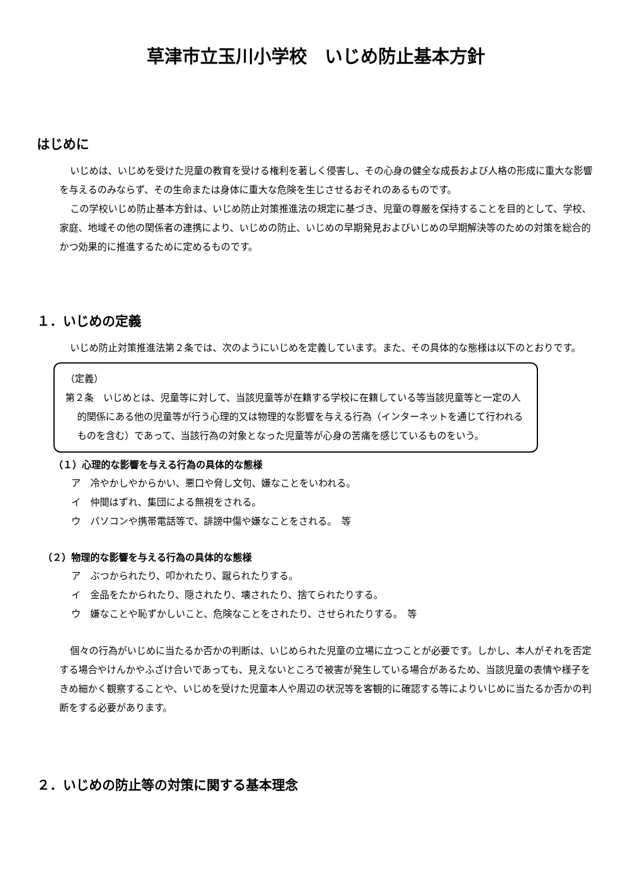草津市立玉川小学校　いじめ防止基本方針
はじめに
いじめは、いじめを受けた児童の教育を受ける権利を著しく侵害し、その心身の健全な成長および人格の形成に重大な影響を与えるのみならず、その生命または身体に重大な危険を生じさせるおそれのあるものです。
この学校いじめ防止基本方針は、いじめ防止対策推進法の規定に基づき、児童の尊厳を保持することを目的として、学校、家庭、地域その他の関係者の連携により、いじめの防止、いじめの早期発見およびいじめの早期解決等のための対策を総合的かつ効果的に推進するために定めるものです。
１．いじめの定義
いじめ防止対策推進法第２条では、次のようにいじめを定義しています。また、その具体的な態様は以下のとおりです。
（定義）
第２条　いじめとは、児童等に対して、当該児童等が在籍する学校に在籍している等当該児童等と一定の人的関係にある他の児童等が行う心理的又は物理的な影響を与える行為（インターネットを通じて行われるものを含む）であって、当該行為の対象となった児童等が心身の苦痛を感じているものをいう。
（１）心理的な影響を与える行為の具体的な態様
ア　冷やかしやからかい、悪口や脅し文句、嫌なことをいわれる。
イ　仲間はずれ、集団による無視をされる。
ウ　パソコンや携帯電話等で、誹謗中傷や嫌なことをされる。　等
（２）物理的な影響を与える行為の具体的な態様
ア　ぶつかられたり、叩かれたり、蹴られたりする。
イ　金品をたかられたり、隠されたり、壊されたり、捨てられたりする。
ウ　嫌なことや恥ずかしいこと、危険なことをされたり、させられたりする。　等
個々の行為がいじめに当たるか否かの判断は、いじめられた児童の立場に立つことが必要です。しかし、本人がそれを否定する場合やけんかやふざけ合いであっても、見えないところで被害が発生している場合があるため、当該児童の表情や様子をきめ細かく観察することや、いじめを受けた児童本人や周辺の状況等を客観的に確認する等によりいじめに当たるか否かの判断をする必要があります。
２．いじめの防止等の対策に関する基本理念